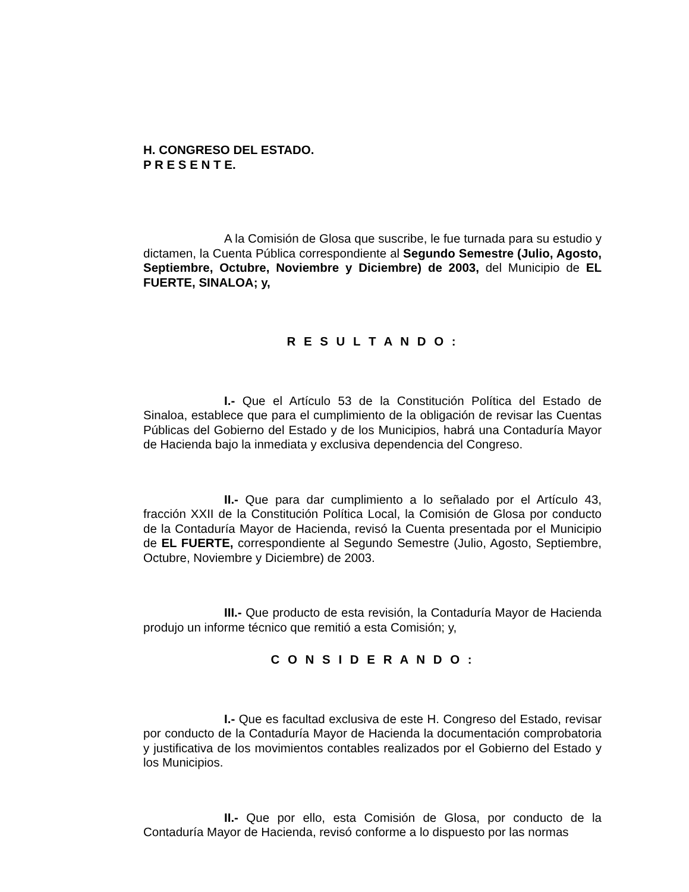H. CONGRESO DEL ESTADO.
P R E S E N T E.
A la Comisión de Glosa que suscribe, le fue turnada para su estudio y dictamen, la Cuenta Pública correspondiente al Segundo Semestre (Julio, Agosto, Septiembre, Octubre, Noviembre y Diciembre) de 2003, del Municipio de EL FUERTE, SINALOA; y,
R E S U L T A N D O :
I.- Que el Artículo 53 de la Constitución Política del Estado de Sinaloa, establece que para el cumplimiento de la obligación de revisar las Cuentas Públicas del Gobierno del Estado y de los Municipios, habrá una Contaduría Mayor de Hacienda bajo la inmediata y exclusiva dependencia del Congreso.
II.- Que para dar cumplimiento a lo señalado por el Artículo 43, fracción XXII de la Constitución Política Local, la Comisión de Glosa por conducto de la Contaduría Mayor de Hacienda, revisó la Cuenta presentada por el Municipio de EL FUERTE, correspondiente al Segundo Semestre (Julio, Agosto, Septiembre, Octubre, Noviembre y Diciembre) de 2003.
III.- Que producto de esta revisión, la Contaduría Mayor de Hacienda produjo un informe técnico que remitió a esta Comisión; y,
C O N S I D E R A N D O :
I.- Que es facultad exclusiva de este H. Congreso del Estado, revisar por conducto de la Contaduría Mayor de Hacienda la documentación comprobatoria y justificativa de los movimientos contables realizados por el Gobierno del Estado y los Municipios.
II.- Que por ello, esta Comisión de Glosa, por conducto de la Contaduría Mayor de Hacienda, revisó conforme a lo dispuesto por las normas